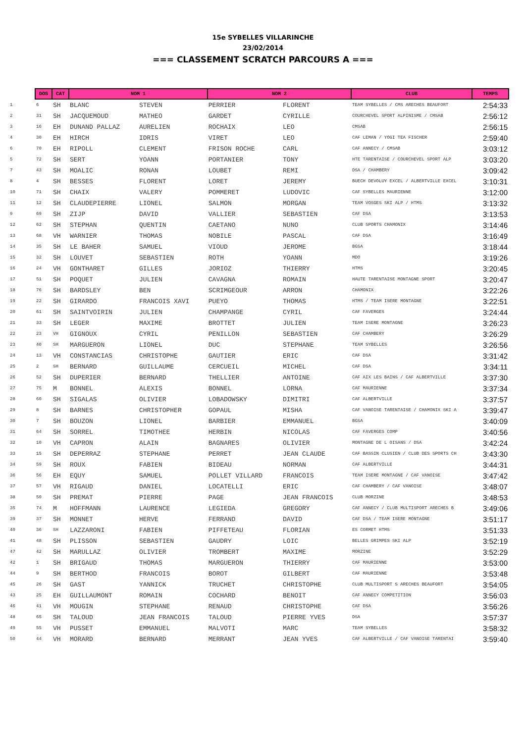15e SYBELLES VILLARINCHE
23/02/2014
=== CLASSEMENT SCRATCH PARCOURS A ===
| | DOS | CAT | NOM 1 | | NOM 2 | | CLUB | TEMPS |
| --- | --- | --- | --- | --- | --- | --- | --- | --- |
| 1 | 6 | SH | BLANC | STEVEN | PERRIER | FLORENT | TEAM SYBELLES / CMS ARECHES BEAUFORT | 2:54:33 |
| 2 | 31 | SH | JACQUEMOUD | MATHEO | GARDET | CYRILLE | COURCHEVEL SPORT ALPINISME / CMSAB | 2:56:12 |
| 3 | 16 | EH | DUNAND PALLAZ | AURELIEN | ROCHAIX | LEO | CMSAB | 2:56:15 |
| 4 | 30 | EH | HIRCH | IDRIS | VIRET | LEO | CAF LEMAN / YOGI TEA FISCHER | 2:59:40 |
| 6 | 70 | EH | RIPOLL | CLEMENT | FRISON ROCHE | CARL | CAF ANNECY / CMSAB | 3:03:12 |
| 5 | 72 | SH | SERT | YOANN | PORTANIER | TONY | HTE TARENTAISE / COURCHEVEL SPORT ALP | 3:03:20 |
| 7 | 43 | SH | MOALIC | RONAN | LOUBET | REMI | DSA / CHAMBERY | 3:09:42 |
| 8 | 4 | SH | BESSES | FLORENT | LORET | JEREMY | BUECH DEVOLUY EXCEL / ALBERTVILLE EXCEL | 3:10:31 |
| 10 | 71 | SH | CHAIX | VALERY | POMMERET | LUDOVIC | CAF SYBELLES MAURIENNE | 3:12:00 |
| 11 | 12 | SH | CLAUDEPIERRE | LIONEL | SALMON | MORGAN | TEAM VOSGES SKI ALP / HTMS | 3:13:32 |
| 9 | 69 | SH | ZIJP | DAVID | VALLIER | SEBASTIEN | CAF DSA | 3:13:53 |
| 12 | 62 | SH | STEPHAN | QUENTIN | CAETANO | NUNO | CLUB SPORTS CHAMONIX | 3:14:46 |
| 13 | 68 | VH | WARNIER | THOMAS | NOBILE | PASCAL | CAF DSA | 3:16:49 |
| 14 | 35 | SH | LE BAHER | SAMUEL | VIOUD | JEROME | BGSA | 3:18:44 |
| 15 | 32 | SH | LOUVET | SEBASTIEN | ROTH | YOANN | MDO | 3:19:26 |
| 16 | 24 | VH | GONTHARET | GILLES | JORIOZ | THIERRY | HTMS | 3:20:45 |
| 17 | 51 | SH | POQUET | JULIEN | CAVAGNA | ROMAIN | HAUTE TARENTAISE MONTAGNE SPORT | 3:20:47 |
| 18 | 76 | SH | BARDSLEY | BEN | SCRIMGEOUR | ARRON | CHAMONIX | 3:22:26 |
| 19 | 22 | SH | GIRARDO | FRANCOIS XAVI | PUEYO | THOMAS | HTMS / TEAM ISERE MONTAGNE | 3:22:51 |
| 20 | 61 | SH | SAINTVOIRIN | JULIEN | CHAMPANGE | CYRIL | CAF FAVERGES | 3:24:44 |
| 21 | 33 | SH | LEGER | MAXIME | BROTTET | JULIEN | TEAM ISERE MONTAGNE | 3:26:23 |
| 22 | 23 | VH | GIGNOUX | CYRIL | PENILLON | SEBASTIEN | CAF CHAMBERY | 3:26:29 |
| 23 | 40 | SH | MARGUERON | LIONEL | DUC | STEPHANE | TEAM SYBELLES | 3:26:56 |
| 24 | 13 | VH | CONSTANCIAS | CHRISTOPHE | GAUTIER | ERIC | CAF DSA | 3:31:42 |
| 25 | 2 | SH | BERNARD | GUILLAUME | CERCUEIL | MICHEL | CAF DSA | 3:34:11 |
| 26 | 52 | SH | DUPERIER | BERNARD | THELLIER | ANTOINE | CAF AIX LES BAINS / CAF ALBERTVILLE | 3:37:30 |
| 27 | 75 | M | BONNEL | ALEXIS | BONNEL | LORNA | CAF MAURIENNE | 3:37:34 |
| 28 | 60 | SH | SIGALAS | OLIVIER | LOBADOWSKY | DIMITRI | CAF ALBERTVILLE | 3:37:57 |
| 29 | 8 | SH | BARNES | CHRISTOPHER | GOPAUL | MISHA | CAF VANOISE TARENTAISE / CHAMONIX SKI A | 3:39:47 |
| 30 | 7 | SH | BOUZON | LIONEL | BARBIER | EMMANUEL | BGSA | 3:40:09 |
| 31 | 64 | SH | SORREL | TIMOTHEE | HERBIN | NICOLAS | CAF FAVERGES COMP | 3:40:56 |
| 32 | 10 | VH | CAPRON | ALAIN | BAGNARES | OLIVIER | MONTAGNE DE L OISANS / DSA | 3:42:24 |
| 33 | 15 | SH | DEPERRAZ | STEPHANE | PERRET | JEAN CLAUDE | CAF BASSIN CLUSIEN / CLUB DES SPORTS CH | 3:43:30 |
| 34 | 59 | SH | ROUX | FABIEN | BIDEAU | NORMAN | CAF ALBERTVILLE | 3:44:31 |
| 36 | 56 | EH | EQUY | SAMUEL | POLLET VILLARD | FRANCOIS | TEAM ISERE MONTAGNE / CAF VANOISE | 3:47:42 |
| 37 | 57 | VH | RIGAUD | DANIEL | LOCATELLI | ERIC | CAF CHAMBERY / CAF VANOISE | 3:48:07 |
| 38 | 50 | SH | PREMAT | PIERRE | PAGE | JEAN FRANCOIS | CLUB MORZINE | 3:48:53 |
| 35 | 74 | M | HOFFMANN | LAURENCE | LEGIEDA | GREGORY | CAF ANNECY / CLUB MULTISPORT ARECHES B | 3:49:06 |
| 39 | 37 | SH | MONNET | HERVE | FERRAND | DAVID | CAF DSA / TEAM ISERE MONTAGNE | 3:51:17 |
| 40 | 36 | SH | LAZZARONI | FABIEN | PIFFETEAU | FLORIAN | ES CORMET HTMS | 3:51:33 |
| 41 | 48 | SH | PLISSON | SEBASTIEN | GAUDRY | LOIC | BELLES GRIMPES SKI ALP | 3:52:19 |
| 47 | 42 | SH | MARULLAZ | OLIVIER | TROMBERT | MAXIME | MORZINE | 3:52:29 |
| 42 | 1 | SH | BRIGAUD | THOMAS | MARGUERON | THIERRY | CAF MAURIENNE | 3:53:00 |
| 44 | 9 | SH | BERTHOD | FRANCOIS | BOROT | GILBERT | CAF MAURIENNE | 3:53:48 |
| 45 | 26 | SH | GAST | YANNICK | TRUCHET | CHRISTOPHE | CLUB MULTISPORT S ARECHES BEAUFORT | 3:54:05 |
| 43 | 25 | EH | GUILLAUMONT | ROMAIN | COCHARD | BENOIT | CAF ANNECY COMPETITION | 3:56:03 |
| 46 | 41 | VH | MOUGIN | STEPHANE | RENAUD | CHRISTOPHE | CAF DSA | 3:56:26 |
| 48 | 65 | SH | TALOUD | JEAN FRANCOIS | TALOUD | PIERRE YVES | DSA | 3:57:37 |
| 49 | 55 | VH | PUSSET | EMMANUEL | MALVOTI | MARC | TEAM SYBELLES | 3:58:32 |
| 50 | 44 | VH | MORARD | BERNARD | MERRANT | JEAN YVES | CAF ALBERTVILLE / CAF VANOISE TARENTAI | 3:59:40 |